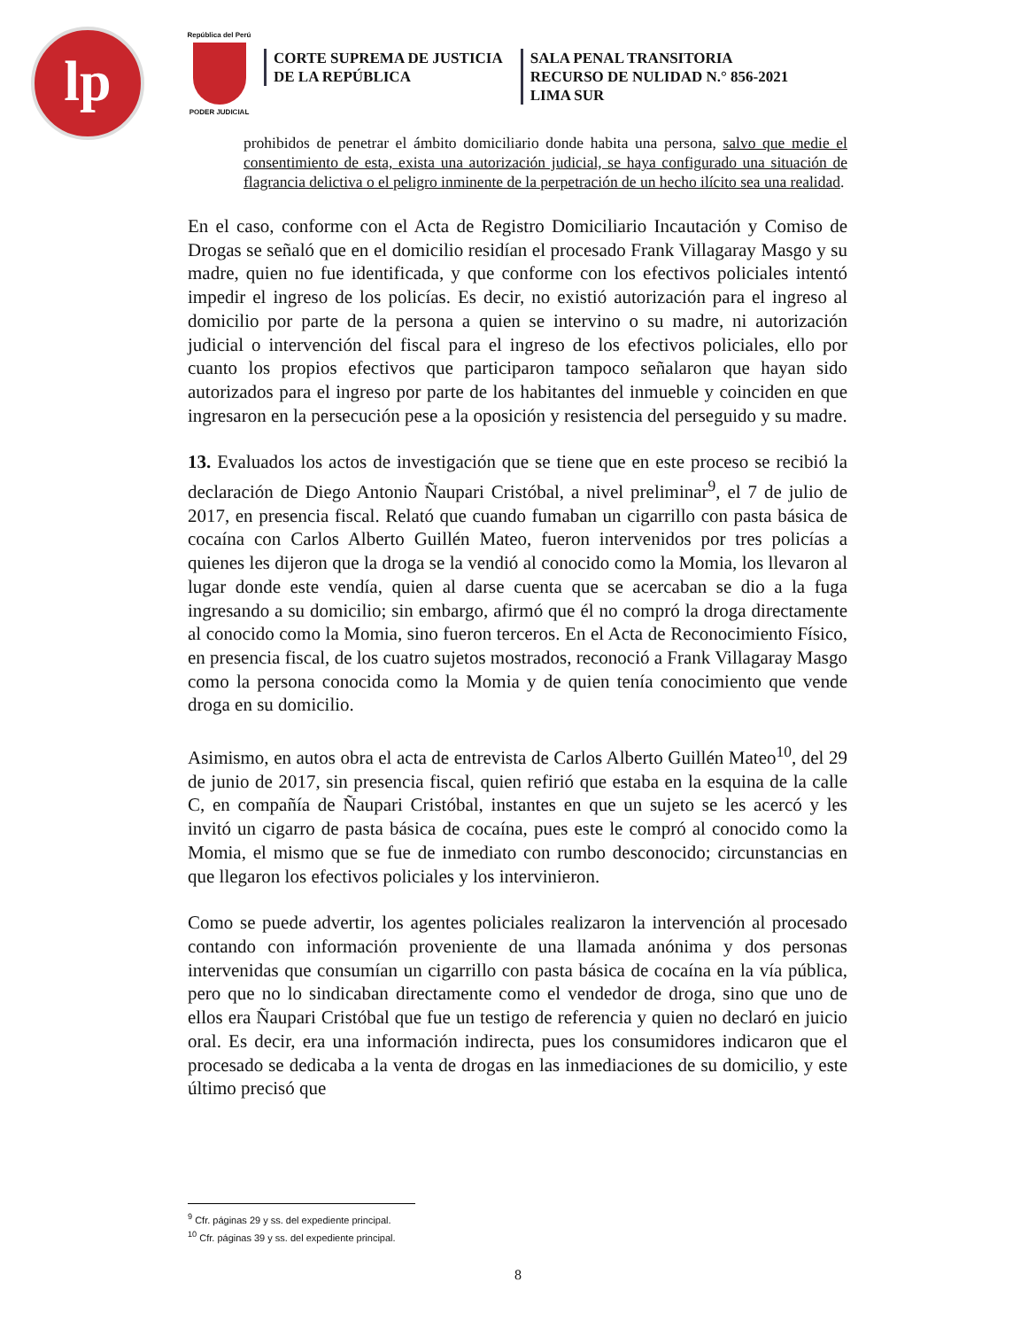lp
República del Perú
PODER JUDICIAL
CORTE SUPREMA DE JUSTICIA
DE LA REPÚBLICA
SALA PENAL TRANSITORIA
RECURSO DE NULIDAD N.° 856-2021
LIMA SUR
prohibidos de penetrar el ámbito domiciliario donde habita una persona, salvo que medie el consentimiento de esta, exista una autorización judicial, se haya configurado una situación de flagrancia delictiva o el peligro inminente de la perpetración de un hecho ilícito sea una realidad.
En el caso, conforme con el Acta de Registro Domiciliario Incautación y Comiso de Drogas se señaló que en el domicilio residían el procesado Frank Villagaray Masgo y su madre, quien no fue identificada, y que conforme con los efectivos policiales intentó impedir el ingreso de los policías. Es decir, no existió autorización para el ingreso al domicilio por parte de la persona a quien se intervino o su madre, ni autorización judicial o intervención del fiscal para el ingreso de los efectivos policiales, ello por cuanto los propios efectivos que participaron tampoco señalaron que hayan sido autorizados para el ingreso por parte de los habitantes del inmueble y coinciden en que ingresaron en la persecución pese a la oposición y resistencia del perseguido y su madre.
13. Evaluados los actos de investigación que se tiene que en este proceso se recibió la declaración de Diego Antonio Ñaupari Cristóbal, a nivel preliminar<sup>9</sup>, el 7 de julio de 2017, en presencia fiscal. Relató que cuando fumaban un cigarrillo con pasta básica de cocaína con Carlos Alberto Guillén Mateo, fueron intervenidos por tres policías a quienes les dijeron que la droga se la vendió al conocido como la Momia, los llevaron al lugar donde este vendía, quien al darse cuenta que se acercaban se dio a la fuga ingresando a su domicilio; sin embargo, afirmó que él no compró la droga directamente al conocido como la Momia, sino fueron terceros. En el Acta de Reconocimiento Físico, en presencia fiscal, de los cuatro sujetos mostrados, reconoció a Frank Villagaray Masgo como la persona conocida como la Momia y de quien tenía conocimiento que vende droga en su domicilio.
Asimismo, en autos obra el acta de entrevista de Carlos Alberto Guillén Mateo<sup>10</sup>, del 29 de junio de 2017, sin presencia fiscal, quien refirió que estaba en la esquina de la calle C, en compañía de Ñaupari Cristóbal, instantes en que un sujeto se les acercó y les invitó un cigarro de pasta básica de cocaína, pues este le compró al conocido como la Momia, el mismo que se fue de inmediato con rumbo desconocido; circunstancias en que llegaron los efectivos policiales y los intervinieron.
Como se puede advertir, los agentes policiales realizaron la intervención al procesado contando con información proveniente de una llamada anónima y dos personas intervenidas que consumían un cigarrillo con pasta básica de cocaína en la vía pública, pero que no lo sindicaban directamente como el vendedor de droga, sino que uno de ellos era Ñaupari Cristóbal que fue un testigo de referencia y quien no declaró en juicio oral. Es decir, era una información indirecta, pues los consumidores indicaron que el procesado se dedicaba a la venta de drogas en las inmediaciones de su domicilio, y este último precisó que
<sup>9</sup> Cfr. páginas 29 y ss. del expediente principal.
<sup>10</sup> Cfr. páginas 39 y ss. del expediente principal.
8